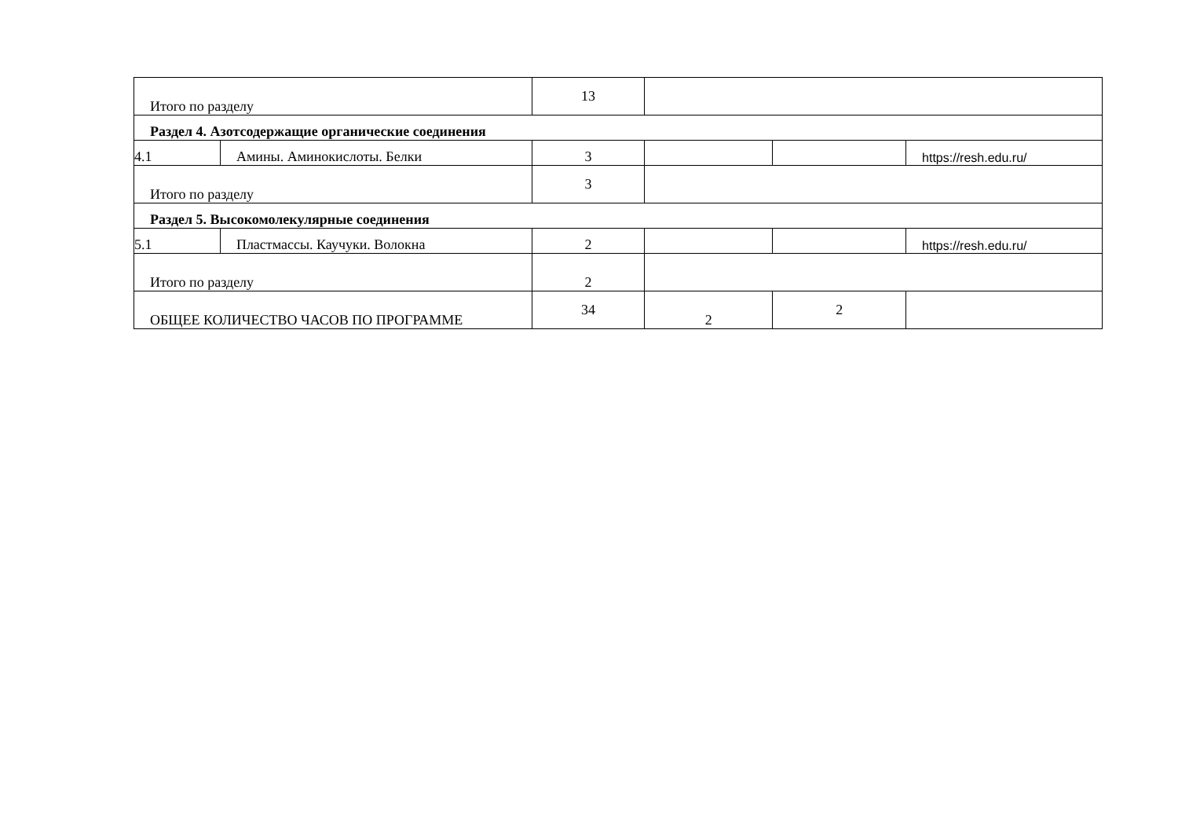| Итого по разделу | | 13 | | | |
| Раздел 4. Азотсодержащие органические соединения | | | | | |
| 4.1 | Амины. Аминокислоты. Белки | 3 | | | https://resh.edu.ru/ |
| Итого по разделу | | 3 | | | |
| Раздел 5. Высокомолекулярные соединения | | | | | |
| 5.1 | Пластмассы. Каучуки. Волокна | 2 | | | https://resh.edu.ru/ |
| Итого по разделу | | 2 | | | |
| ОБЩЕЕ КОЛИЧЕСТВО ЧАСОВ ПО ПРОГРАММЕ | | 34 | 2 | 2 | |